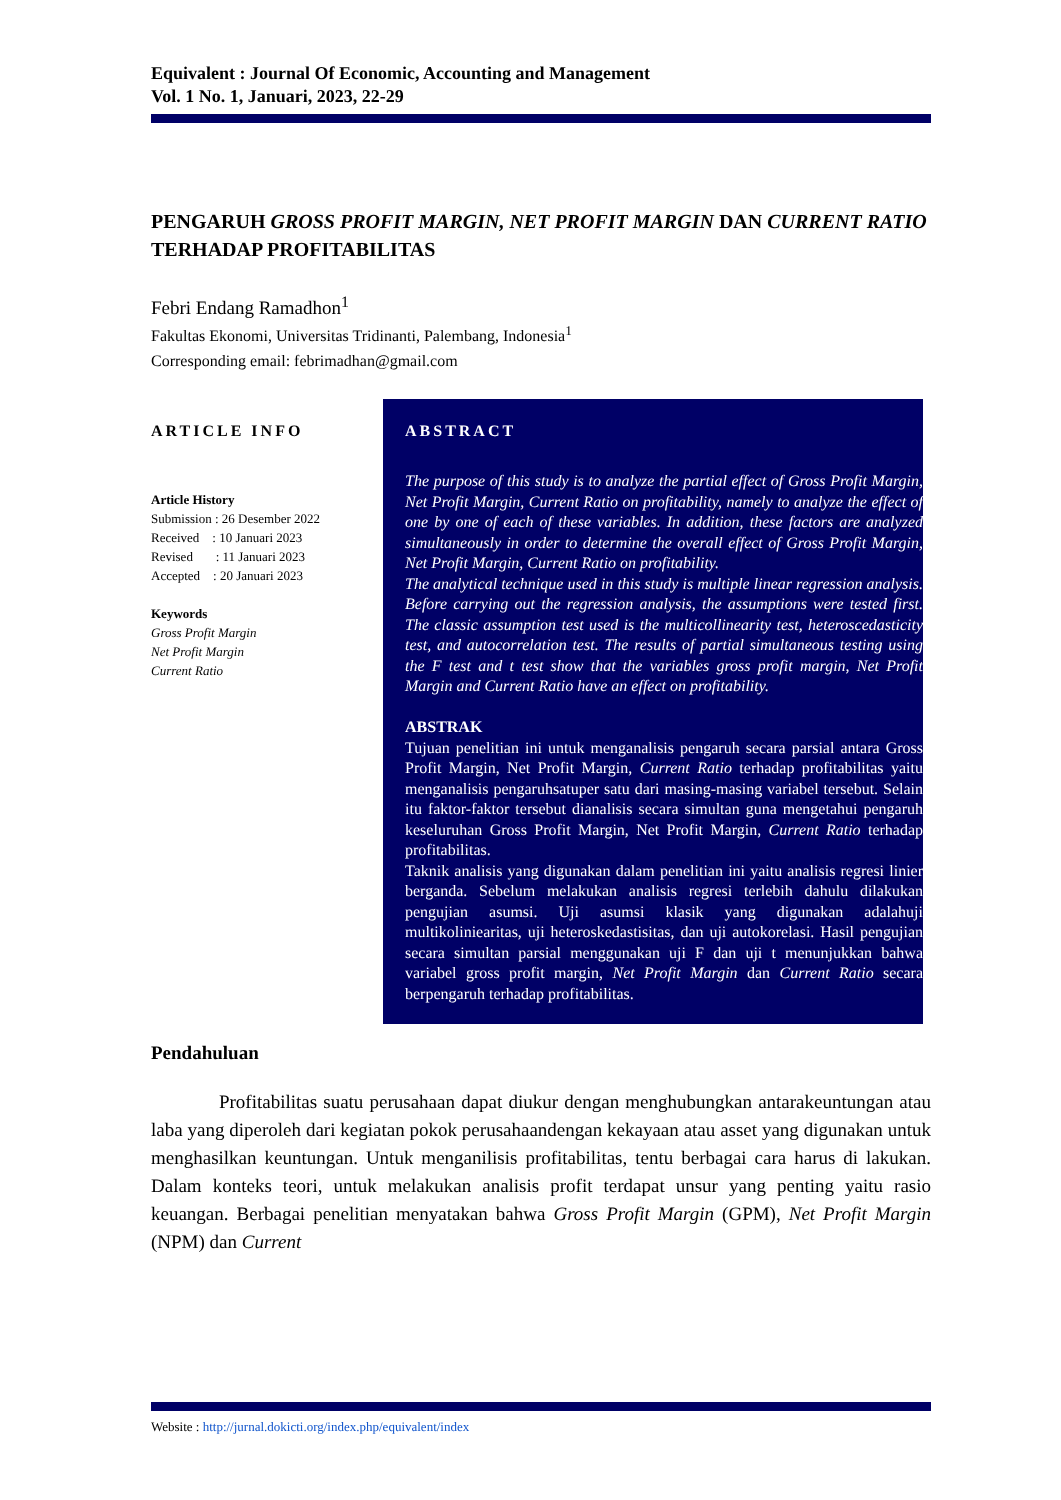Equivalent : Journal Of Economic, Accounting and Management
Vol. 1 No. 1, Januari, 2023, 22-29
PENGARUH GROSS PROFIT MARGIN, NET PROFIT MARGIN DAN CURRENT RATIO TERHADAP PROFITABILITAS
Febri Endang Ramadhon<sup>1</sup>
Fakultas Ekonomi, Universitas Tridinanti, Palembang, Indonesia<sup>1</sup>
Corresponding email: febrimadhan@gmail.com
ARTICLE INFO
Article History
Submission : 26 Desember 2022
Received : 10 Januari 2023
Revised : 11 Januari 2023
Accepted : 20 Januari 2023
Keywords
Gross Profit Margin
Net Profit Margin
Current Ratio
ABSTRACT
The purpose of this study is to analyze the partial effect of Gross Profit Margin, Net Profit Margin, Current Ratio on profitability, namely to analyze the effect of one by one of each of these variables. In addition, these factors are analyzed simultaneously in order to determine the overall effect of Gross Profit Margin, Net Profit Margin, Current Ratio on profitability.
The analytical technique used in this study is multiple linear regression analysis. Before carrying out the regression analysis, the assumptions were tested first. The classic assumption test used is the multicollinearity test, heteroscedasticity test, and autocorrelation test. The results of partial simultaneous testing using the F test and t test show that the variables gross profit margin, Net Profit Margin and Current Ratio have an effect on profitability.
ABSTRAK
Tujuan penelitian ini untuk menganalisis pengaruh secara parsial antara Gross Profit Margin, Net Profit Margin, Current Ratio terhadap profitabilitas yaitu menganalisis pengaruhsatuper satu dari masing-masing variabel tersebut. Selain itu faktor-faktor tersebut dianalisis secara simultan guna mengetahui pengaruh keseluruhan Gross Profit Margin, Net Profit Margin, Current Ratio terhadap profitabilitas.
Taknik analisis yang digunakan dalam penelitian ini yaitu analisis regresi linier berganda. Sebelum melakukan analisis regresi terlebih dahulu dilakukan pengujian asumsi. Uji asumsi klasik yang digunakan adalahuji multikoliniearitas, uji heteroskedastisitas, dan uji autokorelasi. Hasil pengujian secara simultan parsial menggunakan uji F dan uji t menunjukkan bahwa variabel gross profit margin, Net Profit Margin dan Current Ratio secara berpengaruh terhadap profitabilitas.
Pendahuluan
Profitabilitas suatu perusahaan dapat diukur dengan menghubungkan antarakeuntungan atau laba yang diperoleh dari kegiatan pokok perusahaandengan kekayaan atau asset yang digunakan untuk menghasilkan keuntungan. Untuk menganilisis profitabilitas, tentu berbagai cara harus di lakukan. Dalam konteks teori, untuk melakukan analisis profit terdapat unsur yang penting yaitu rasio keuangan. Berbagai penelitian menyatakan bahwa Gross Profit Margin (GPM), Net Profit Margin (NPM) dan Current
Website : http://jurnal.dokicti.org/index.php/equivalent/index